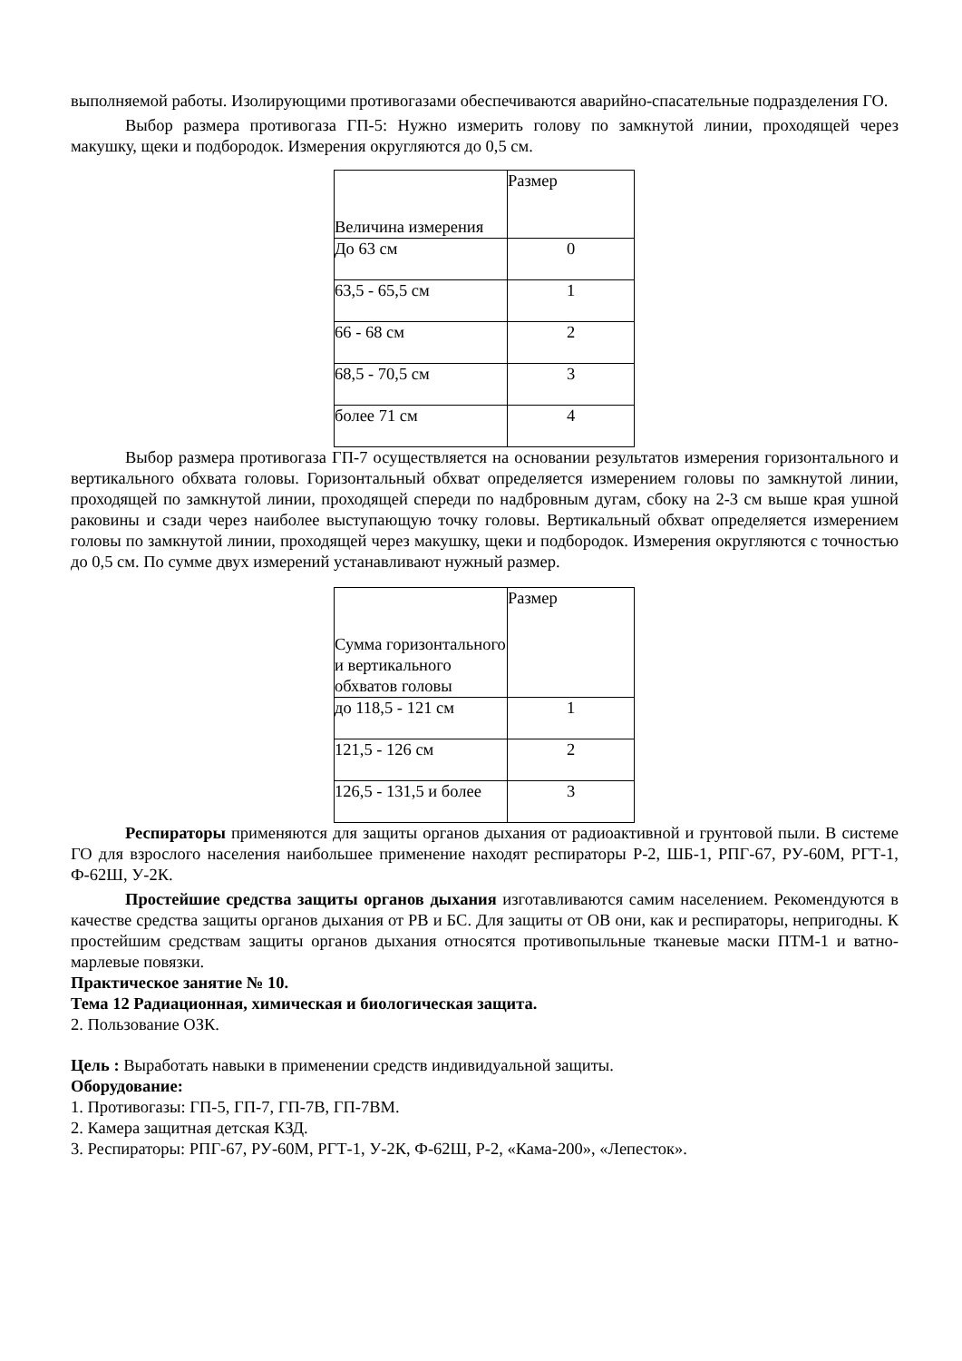выполняемой работы. Изолирующими противогазами обеспечиваются аварийно-спасательные подразделения ГО.
Выбор размера противогаза ГП-5: Нужно измерить голову по замкнутой линии, проходящей через макушку, щеки и подбородок. Измерения округляются до 0,5 см.
| Величина измерения | Размер |
| До 63 см | 0 |
| 63,5 - 65,5 см | 1 |
| 66 - 68 см | 2 |
| 68,5 - 70,5 см | 3 |
| более 71 см | 4 |
Выбор размера противогаза ГП-7 осуществляется на основании результатов измерения горизонтального и вертикального обхвата головы. Горизонтальный обхват определяется измерением головы по замкнутой линии, проходящей по замкнутой линии, проходящей спереди по надбровным дугам, сбоку на 2-3 см выше края ушной раковины и сзади через наиболее выступающую точку головы. Вертикальный обхват определяется измерением головы по замкнутой линии, проходящей через макушку, щеки и подбородок. Измерения округляются с точностью до 0,5 см. По сумме двух измерений устанавливают нужный размер.
| Сумма горизонтального и вертикального обхватов головы | Размер |
| до 118,5 - 121 см | 1 |
| 121,5 - 126 см | 2 |
| 126,5 - 131,5 и более | 3 |
Респираторы применяются для защиты органов дыхания от радиоактивной и грунтовой пыли. В системе ГО для взрослого населения наибольшее применение находят респираторы Р-2, ШБ-1, РПГ-67, РУ-60М, РГТ-1, Ф-62Ш, У-2К.
Простейшие средства защиты органов дыхания изготавливаются самим населением. Рекомендуются в качестве средства защиты органов дыхания от РВ и БС. Для защиты от ОВ они, как и респираторы, непригодны. К простейшим средствам защиты органов дыхания относятся противопыльные тканевые маски ПТМ-1 и ватно-марлевые повязки.
Практическое занятие № 10.
Тема 12 Радиационная, химическая и биологическая защита.
2. Пользование ОЗК.
Цель : Выработать навыки в применении средств индивидуальной защиты.
Оборудование:
1. Противогазы: ГП-5, ГП-7, ГП-7В, ГП-7ВМ.
2. Камера защитная детская КЗД.
3. Респираторы: РПГ-67, РУ-60М, РГТ-1, У-2К, Ф-62Ш, Р-2, «Кама-200», «Лепесток».